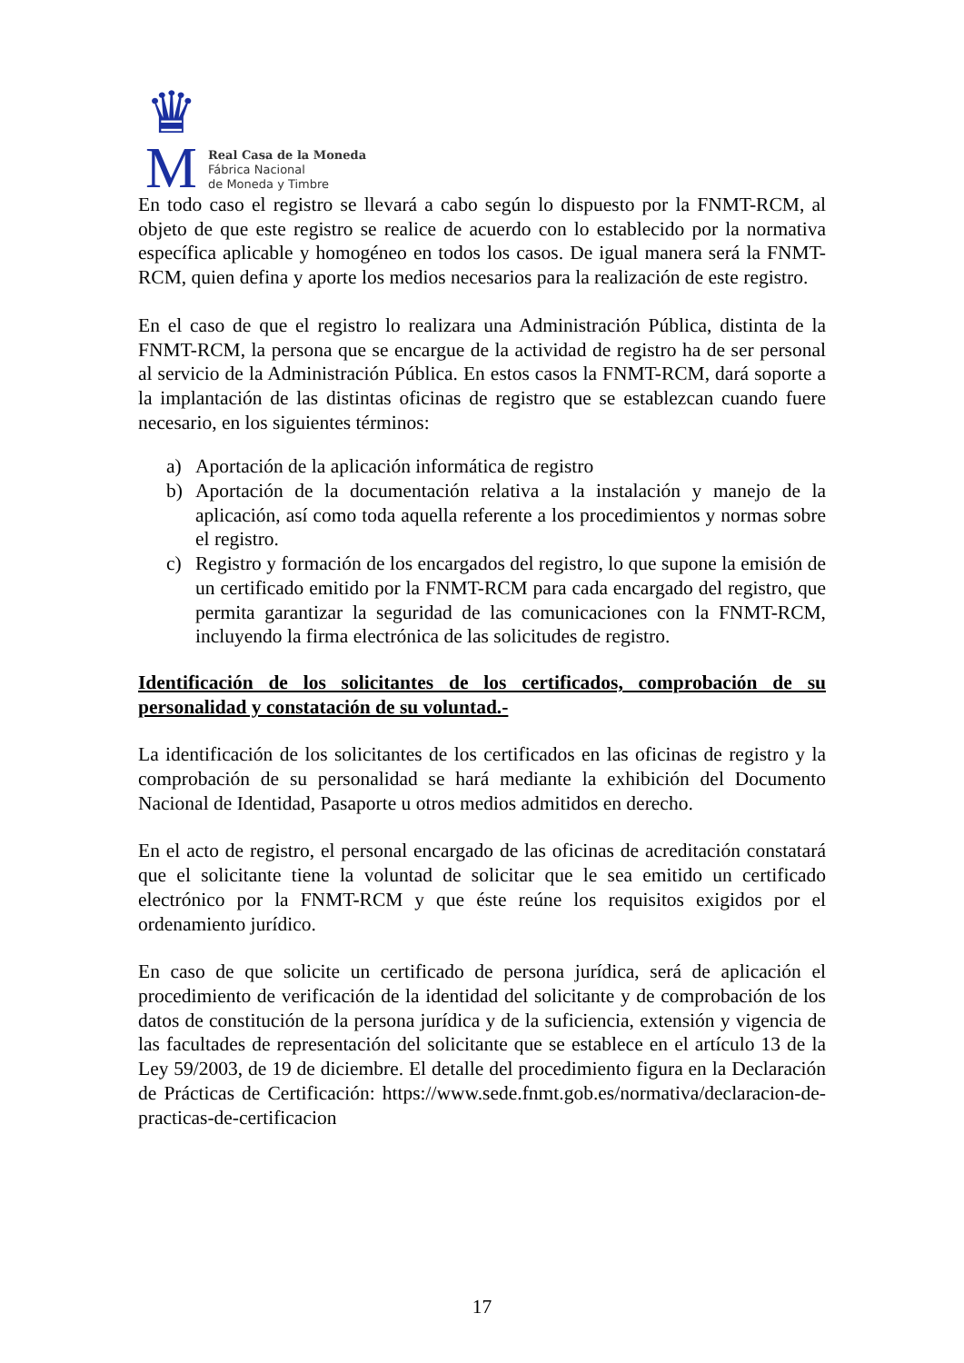♛
M
Real Casa de la Moneda
Fábrica Nacional
de Moneda y Timbre
En todo caso el registro se llevará a cabo según lo dispuesto por la FNMT-RCM, al objeto de que este registro se realice de acuerdo con lo establecido por la normativa específica aplicable y homogéneo en todos los casos. De igual manera será la FNMT-RCM, quien defina y aporte los medios necesarios para la realización de este registro.
En el caso de que el registro lo realizara una Administración Pública, distinta de la FNMT-RCM, la persona que se encargue de la actividad de registro ha de ser personal al servicio de la Administración Pública. En estos casos la FNMT-RCM, dará soporte a la implantación de las distintas oficinas de registro que se establezcan cuando fuere necesario, en los siguientes términos:
a) Aportación de la aplicación informática de registro
b) Aportación de la documentación relativa a la instalación y manejo de la aplicación, así como toda aquella referente a los procedimientos y normas sobre el registro.
c) Registro y formación de los encargados del registro, lo que supone la emisión de un certificado emitido por la FNMT-RCM para cada encargado del registro, que permita garantizar la seguridad de las comunicaciones con la FNMT-RCM, incluyendo la firma electrónica de las solicitudes de registro.
Identificación de los solicitantes de los certificados, comprobación de su personalidad y constatación de su voluntad.-
La identificación de los solicitantes de los certificados en las oficinas de registro y la comprobación de su personalidad se hará mediante la exhibición del Documento Nacional de Identidad, Pasaporte u otros medios admitidos en derecho.
En el acto de registro, el personal encargado de las oficinas de acreditación constatará que el solicitante tiene la voluntad de solicitar que le sea emitido un certificado electrónico por la FNMT-RCM y que éste reúne los requisitos exigidos por el ordenamiento jurídico.
En caso de que solicite un certificado de persona jurídica, será de aplicación el procedimiento de verificación de la identidad del solicitante y de comprobación de los datos de constitución de la persona jurídica y de la suficiencia, extensión y vigencia de las facultades de representación del solicitante que se establece en el artículo 13 de la Ley 59/2003, de 19 de diciembre. El detalle del procedimiento figura en la Declaración de Prácticas de Certificación: https://www.sede.fnmt.gob.es/normativa/declaracion-de-practicas-de-certificacion
17